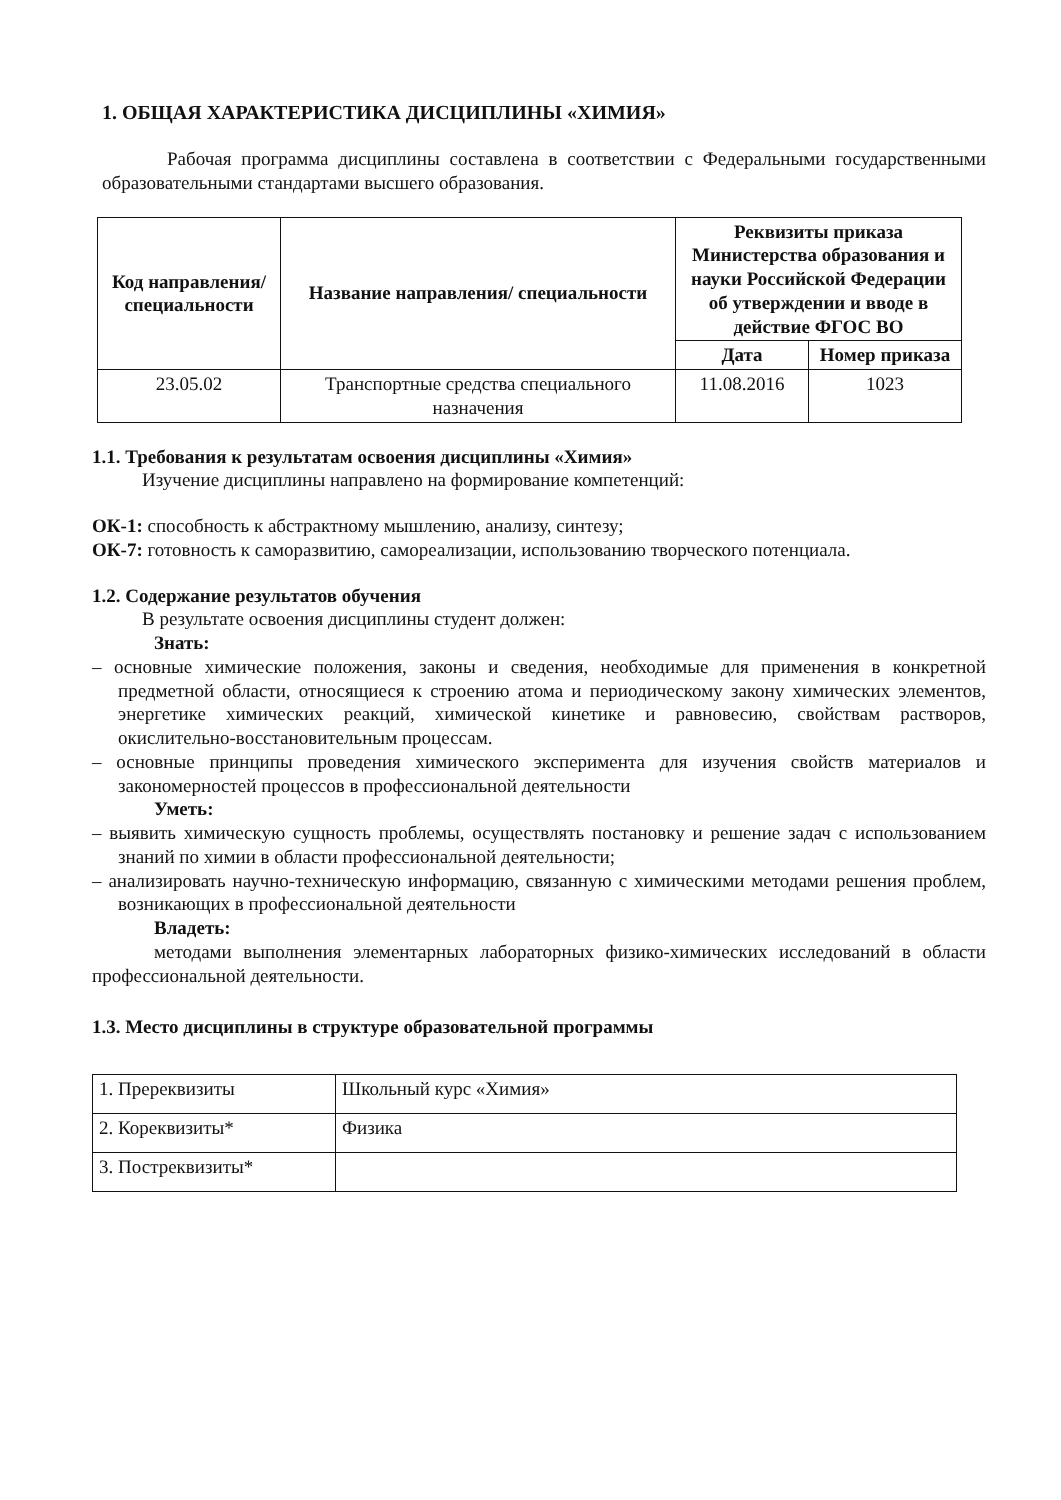1. ОБЩАЯ ХАРАКТЕРИСТИКА ДИСЦИПЛИНЫ «ХИМИЯ»
Рабочая программа дисциплины составлена в соответствии с Федеральными государственными образовательными стандартами высшего образования.
| Код направления/ специальности | Название направления/ специальности | Реквизиты приказа Министерства образования и науки Российской Федерации об утверждении и вводе в действие ФГОС ВО | |
| --- | --- | --- | --- |
| | | Дата | Номер приказа |
| 23.05.02 | Транспортные средства специального назначения | 11.08.2016 | 1023 |
1.1. Требования к результатам освоения дисциплины «Химия»
Изучение дисциплины направлено на формирование компетенций:
ОК-1: способность к абстрактному мышлению, анализу, синтезу;
ОК-7: готовность к саморазвитию, самореализации, использованию творческого потенциала.
1.2. Содержание результатов обучения
В результате освоения дисциплины студент должен:
Знать:
– основные химические положения, законы и сведения, необходимые для применения в конкретной предметной области, относящиеся к строению атома и периодическому закону химических элементов, энергетике химических реакций, химической кинетике и равновесию, свойствам растворов, окислительно-восстановительным процессам.
– основные принципы проведения химического эксперимента для изучения свойств материалов и закономерностей процессов в профессиональной деятельности
Уметь:
– выявить химическую сущность проблемы, осуществлять постановку и решение задач с использованием знаний по химии в области профессиональной деятельности;
– анализировать научно-техническую информацию, связанную с химическими методами решения проблем, возникающих в профессиональной деятельности
Владеть:
методами выполнения элементарных лабораторных физико-химических исследований в области профессиональной деятельности.
1.3. Место дисциплины в структуре образовательной программы
| 1. Пререквизиты | Школьный курс «Химия» |
| 2. Кореквизиты* | Физика |
| 3. Постреквизиты* | |